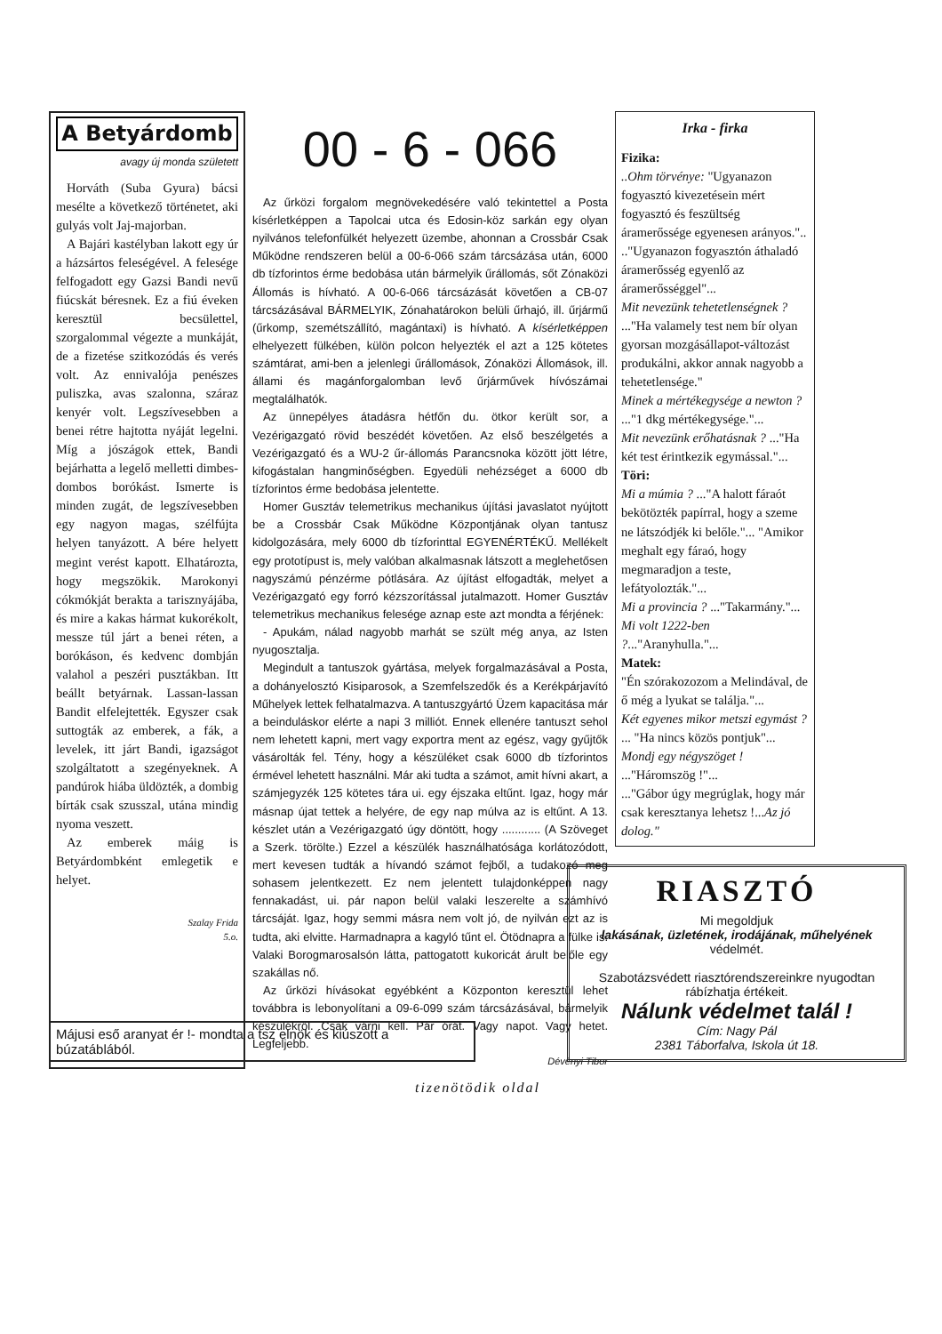A Betyárdomb
avagy új monda született
Horváth (Suba Gyura) bácsi mesélte a következő történetet, aki gulyás volt Jaj-majorban.
A Bajári kastélyban lakott egy úr a házsártos feleségével. A felesége felfogadott egy Gazsi Bandi nevű fiúcskát béresnek. Ez a fiú éveken keresztül becsülettel, szorgalommal végezte a munkáját, de a fizetése szitkozódás és verés volt. Az ennivalója penészes puliszka, avas szalonna, száraz kenyér volt. Legszívesebben a benei rétre hajtotta nyáját legelni. Míg a jószágok ettek, Bandi bejárhatta a legelő melletti dimbes-dombos borókást. Ismerte is minden zugát, de legszívesebben egy nagyon magas, szélfújta helyen tanyázott. A bére helyett megint verést kapott. Elhatározta, hogy megszökik. Marokonyi cókmókját berakta a tarisznyájába, és mire a kakas hármat kukorékolt, messze túl járt a benei réten, a borókáson, és kedvenc dombján valahol a peszéri pusztákban. Itt beállt betyárnak. Lassan-lassan Bandit elfelejtették. Egyszer csak suttogták az emberek, a fák, a levelek, itt járt Bandi, igazságot szolgáltatott a szegényeknek. A pandúrok hiába üldözték, a dombig bírták csak szusszal, utána mindig nyoma veszett.
Az emberek máig is Betyárdombként emlegetik e helyet.
Szalay Frida
5.o.
00 - 6 - 066
Az űrközi forgalom megnövekedésére való tekintettel a Posta kísérletképpen a Tapolcai utca és Edosin-köz sarkán egy olyan nyilvános telefonfülkét helyezett üzembe, ahonnan a Crossbár Csak Működne rendszeren belül a 00-6-066 szám tárcsázása után, 6000 db tízforintos érme bedobása után bármelyik űrállomás, sőt Zónaközi Állomás is hívható. A 00-6-066 tárcsázását követően a CB-07 tárcsázásával BÁRMELYIK, Zónahatárokon belüli űrhajó, ill. űrjármű (űrkomp, szemétszállító, magántaxi) is hívható. A kísérletképpen elhelyezett fülkében, külön polcon helyezték el azt a 125 kötetes számtárat, ami-ben a jelenlegi űrállomások, Zónaközi Állomások, ill. állami és magánforgalomban levő űrjárművek hívószámai megtalálhatók.
Az ünnepélyes átadásra hétfőn du. ötkor került sor, a Vezérigazgató rövid beszédét követően. Az első beszélgetés a Vezérigazgató és a WU-2 űr-állomás Parancsnoka között jött létre, kifogástalan hangminőségben. Egyedüli nehézséget a 6000 db tízforintos érme bedobása jelentette.
Homer Gusztáv telemetrikus mechanikus újítási javaslatot nyújtott be a Crossbár Csak Működne Központjának olyan tantusz kidolgozására, mely 6000 db tízforinttal EGYENÉRTÉKŰ. Mellékelt egy prototípust is, mely valóban alkalmasnak látszott a meglehetősen nagyszámú pénzérme pótlására. Az újítást elfogadták, melyet a Vezérigazgató egy forró kézszorítással jutalmazott. Homer Gusztáv telemetrikus mechanikus felesége aznap este azt mondta a férjének:
- Apukám, nálad nagyobb marhát se szült még anya, az Isten nyugosztalja.
Megindult a tantuszok gyártása, melyek forgalmazásával a Posta, a dohányelosztó Kisiparosok, a Szemfelszedők és a Kerékpárjavító Műhelyek lettek felhatalmazva. A tantuszgyártó Üzem kapacitása már a beinduláskor elérte a napi 3 milliót. Ennek ellenére tantuszt sehol nem lehetett kapni, mert vagy exportra ment az egész, vagy gyűjtők vásárolták fel. Tény, hogy a készüléket csak 6000 db tízforintos érmével lehetett használni. Már aki tudta a számot, amit hívni akart, a számjegyzék 125 kötetes tára ui. egy éjszaka eltűnt. Igaz, hogy már másnap újat tettek a helyére, de egy nap múlva az is eltűnt. A 13. készlet után a Vezérigazgató úgy döntött, hogy ............ (A Szöveget a Szerk. törölte.) Ezzel a készülék használhatósága korlátozódott, mert kevesen tudták a hívandó számot fejből, a tudakozó meg sohasem jelentkezett. Ez nem jelentett tulajdonképpen nagy fennakadást, ui. pár napon belül valaki leszerelte a számhívó tárcsáját. Igaz, hogy semmi másra nem volt jó, de nyilván ezt az is tudta, aki elvitte. Harmadnapra a kagyló tűnt el. Ötödnapra a fülke is. Valaki Borogmarosalsón látta, pattogatott kukoricát árult belőle egy szakállas nő.
Az űrközi hívásokat egyébként a Központon keresztül lehet továbbra is lebonyolítani a 09-6-099 szám tárcsázásával, bármelyik készülékről. Csak várni kell. Pár órát. Vagy napot. Vagy hetet. Legfeljebb.
Dévényi Tibor
Irka - firka
Fizika:
..Ohm törvénye: "Ugyanazon fogyasztó kivezetésein mért fogyasztó és feszültség áramerőssége egyenesen arányos."..
.."Ugyanazon fogyasztón áthaladó áramerősség egyenlő az áramerősséggel"...
Mit nevezünk tehetetlenségnek ? ..."Ha valamely test nem bír olyan gyorsan mozgásállapot-változást produkálni, akkor annak nagyobb a tehetetlensége."
Minek a mértékegysége a newton ? ..."1 dkg mértékegysége."...
Mit nevezünk erőhatásnak ? ..."Ha két test érintkezik egymással."...
Töri:
Mi a múmia ? ..."A halott fáraót bekötözték papírral, hogy a szeme ne látszódjék ki belőle."... "Amikor meghalt egy fáraó, hogy megmaradjon a teste, lefátyolozták."...
Mi a provincia ? ..."Takarmány."...
Mi volt 1222-ben ?..."Aranyhulla."...
Matek:
"Én szórakozozom a Melindával, de ő még a lyukat se találja."...
Két egyenes mikor metszi egymást ? ... "Ha nincs közös pontjuk"...
Mondj egy négyszöget ! ..."Háromszög !"...
..."Gábor úgy megrúglak, hogy már csak keresztanya lehetsz !...Az jó dolog."
Májusi eső aranyat ér !- mondta a tsz elnök és kiúszott a búzatáblából.
RIASZTÓ
Mi megoldjuk
lakásának, üzletének, irodájának, műhelyének
védelmét.
Szabotázsvédett riasztórendszereinkre nyugodtan rábízhatja értékeit.
Nálunk védelmet talál !
Cím: Nagy Pál
2381 Táborfalva, Iskola út 18.
tizenötödik oldal